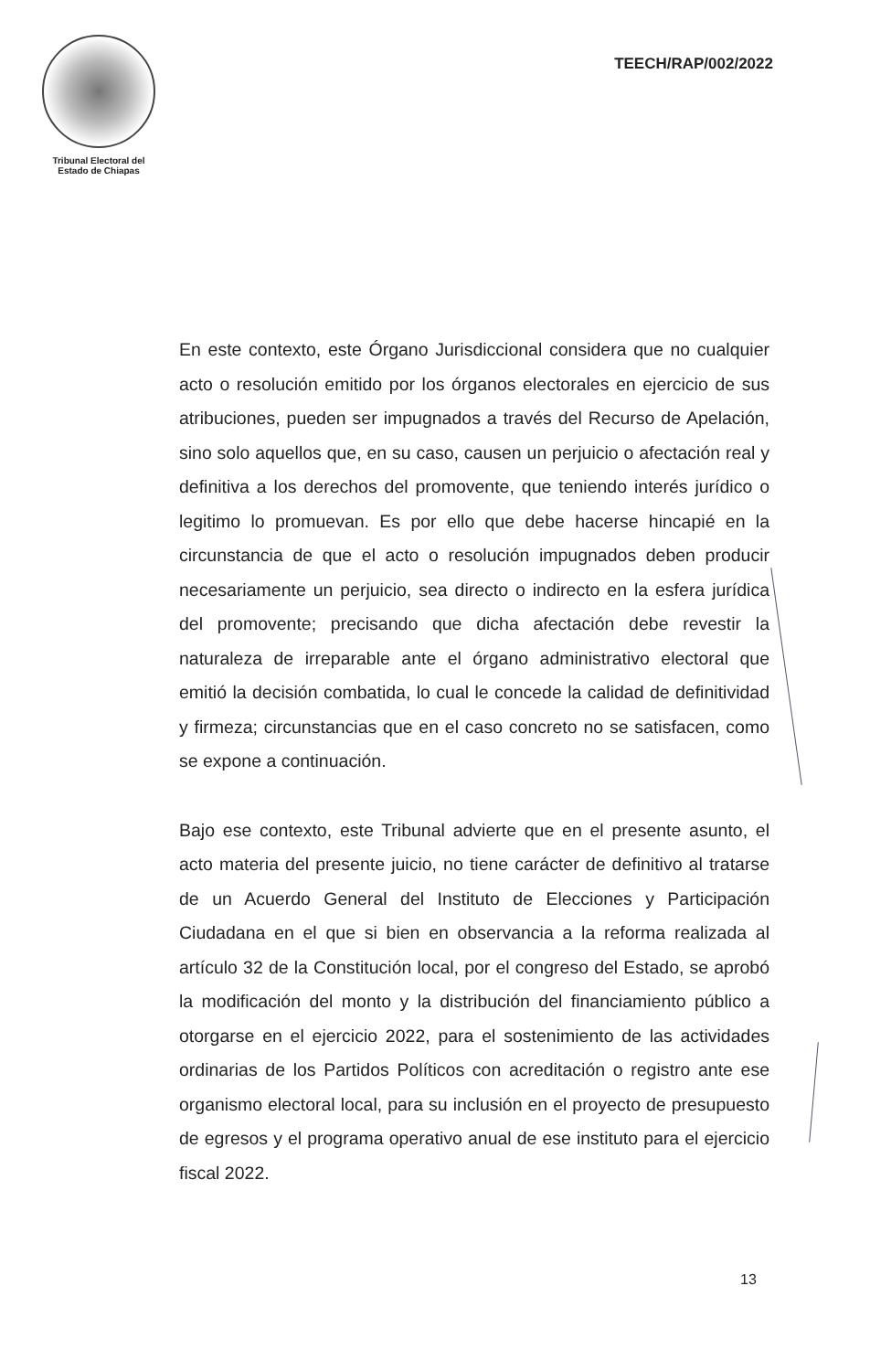Tribunal Electoral del
Estado de Chiapas
TEECH/RAP/002/2022
En este contexto, este Órgano Jurisdiccional considera que no cualquier acto o resolución emitido por los órganos electorales en ejercicio de sus atribuciones, pueden ser impugnados a través del Recurso de Apelación, sino solo aquellos que, en su caso, causen un perjuicio o afectación real y definitiva a los derechos del promovente, que teniendo interés jurídico o legitimo lo promuevan. Es por ello que debe hacerse hincapié en la circunstancia de que el acto o resolución impugnados deben producir necesariamente un perjuicio, sea directo o indirecto en la esfera jurídica del promovente; precisando que dicha afectación debe revestir la naturaleza de irreparable ante el órgano administrativo electoral que emitió la decisión combatida, lo cual le concede la calidad de definitividad y firmeza; circunstancias que en el caso concreto no se satisfacen, como se expone a continuación.
Bajo ese contexto, este Tribunal advierte que en el presente asunto, el acto materia del presente juicio, no tiene carácter de definitivo al tratarse de un Acuerdo General del Instituto de Elecciones y Participación Ciudadana en el que si bien en observancia a la reforma realizada al artículo 32 de la Constitución local, por el congreso del Estado, se aprobó la modificación del monto y la distribución del financiamiento público a otorgarse en el ejercicio 2022, para el sostenimiento de las actividades ordinarias de los Partidos Políticos con acreditación o registro ante ese organismo electoral local, para su inclusión en el proyecto de presupuesto de egresos y el programa operativo anual de ese instituto para el ejercicio fiscal 2022.
13